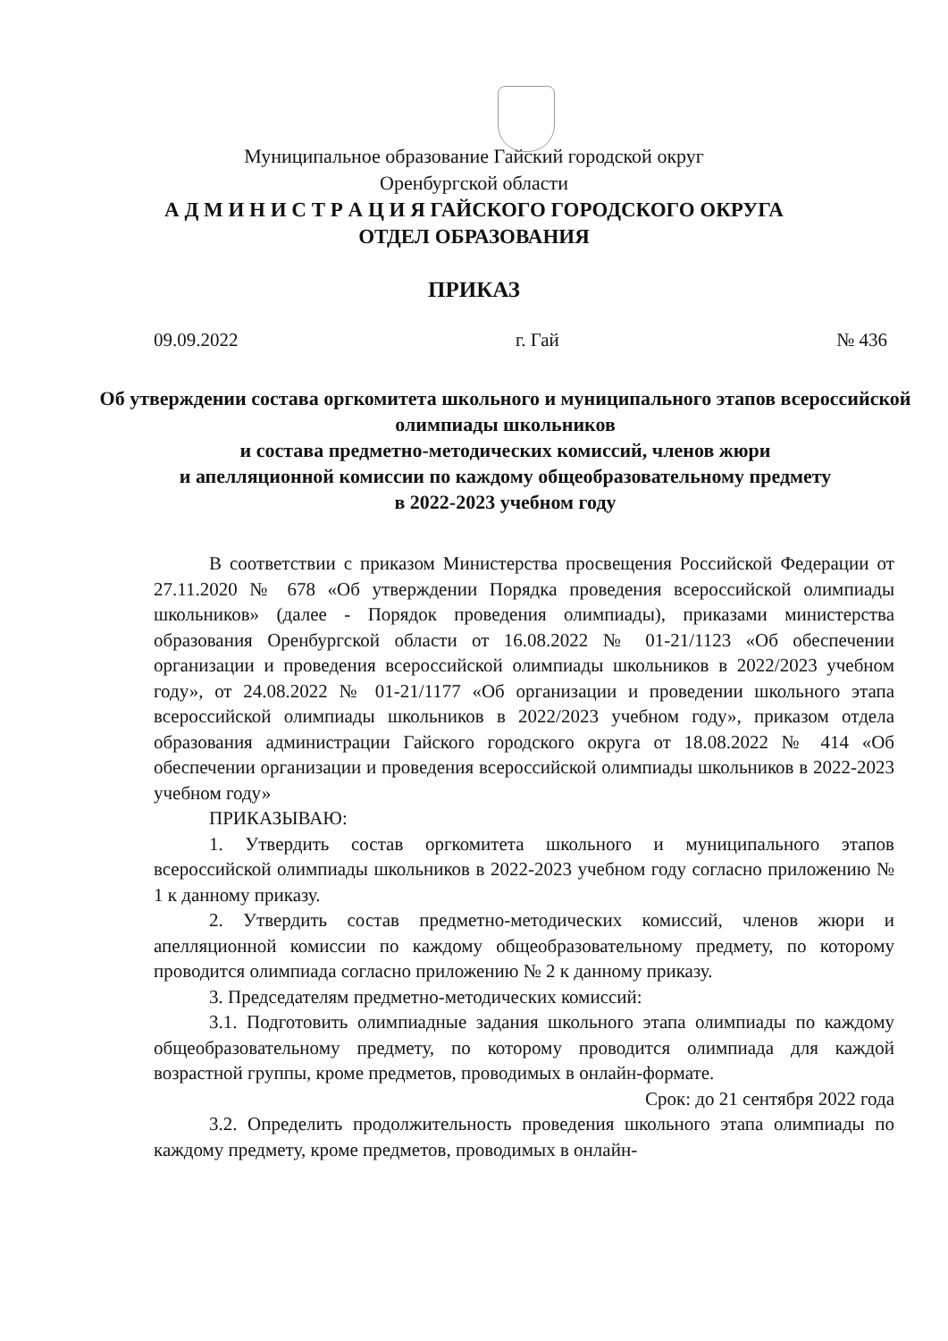Муниципальное образование Гайский городской округ
Оренбургской области
А Д М И Н И С Т Р А Ц И Я ГАЙСКОГО ГОРОДСКОГО ОКРУГА
ОТДЕЛ ОБРАЗОВАНИЯ
ПРИКАЗ
09.09.2022 г. Гай № 436
Об утверждении состава оргкомитета школьного и муниципального этапов всероссийской олимпиады школьников
и состава предметно-методических комиссий, членов жюри
и апелляционной комиссии по каждому общеобразовательному предмету
в 2022-2023 учебном году
В соответствии с приказом Министерства просвещения Российской Федерации от 27.11.2020 № 678 «Об утверждении Порядка проведения всероссийской олимпиады школьников» (далее - Порядок проведения олимпиады), приказами министерства образования Оренбургской области от 16.08.2022 № 01-21/1123 «Об обеспечении организации и проведения всероссийской олимпиады школьников в 2022/2023 учебном году», от 24.08.2022 № 01-21/1177 «Об организации и проведении школьного этапа всероссийской олимпиады школьников в 2022/2023 учебном году», приказом отдела образования администрации Гайского городского округа от 18.08.2022 № 414 «Об обеспечении организации и проведения всероссийской олимпиады школьников в 2022-2023 учебном году»
ПРИКАЗЫВАЮ:
1. Утвердить состав оргкомитета школьного и муниципального этапов всероссийской олимпиады школьников в 2022-2023 учебном году согласно приложению № 1 к данному приказу.
2. Утвердить состав предметно-методических комиссий, членов жюри и апелляционной комиссии по каждому общеобразовательному предмету, по которому проводится олимпиада согласно приложению № 2 к данному приказу.
3. Председателям предметно-методических комиссий:
3.1. Подготовить олимпиадные задания школьного этапа олимпиады по каждому общеобразовательному предмету, по которому проводится олимпиада для каждой возрастной группы, кроме предметов, проводимых в онлайн-формате.
Срок: до 21 сентября 2022 года
3.2. Определить продолжительность проведения школьного этапа олимпиады по каждому предмету, кроме предметов, проводимых в онлайн-